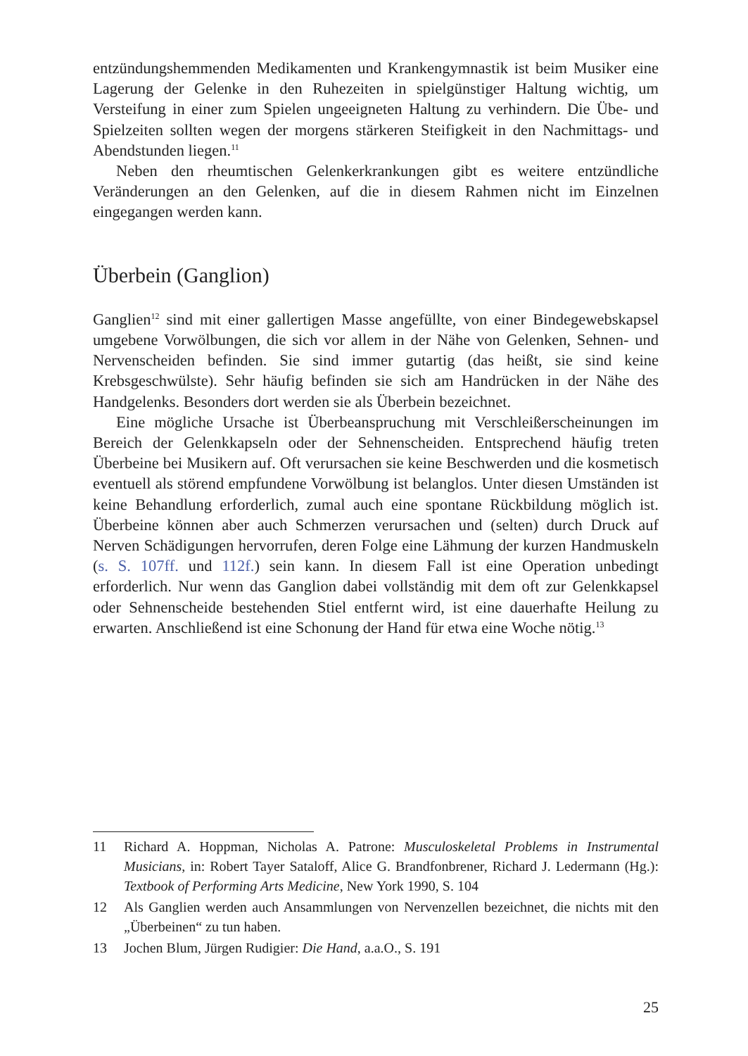entzündungshemmenden Medikamenten und Krankengymnastik ist beim Musiker eine Lagerung der Gelenke in den Ruhezeiten in spielgünstiger Haltung wichtig, um Versteifung in einer zum Spielen ungeeigneten Haltung zu verhindern. Die Übe- und Spielzeiten sollten wegen der morgens stärkeren Steifigkeit in den Nachmittags- und Abendstunden liegen.<sup>11</sup>
Neben den rheumtischen Gelenkerkrankungen gibt es weitere entzündliche Veränderungen an den Gelenken, auf die in diesem Rahmen nicht im Einzelnen eingegangen werden kann.
Überbein (Ganglion)
Ganglien<sup>12</sup> sind mit einer gallertigen Masse angefüllte, von einer Bindegewebskapsel umgebene Vorwölbungen, die sich vor allem in der Nähe von Gelenken, Sehnen- und Nervenscheiden befinden. Sie sind immer gutartig (das heißt, sie sind keine Krebsgeschwülste). Sehr häufig befinden sie sich am Handrücken in der Nähe des Handgelenks. Besonders dort werden sie als Überbein bezeichnet.
Eine mögliche Ursache ist Überbeanspruchung mit Verschleißerscheinungen im Bereich der Gelenkkapseln oder der Sehnenscheiden. Entsprechend häufig treten Überbeine bei Musikern auf. Oft verursachen sie keine Beschwerden und die kosmetisch eventuell als störend empfundene Vorwölbung ist belanglos. Unter diesen Umständen ist keine Behandlung erforderlich, zumal auch eine spontane Rückbildung möglich ist. Überbeine können aber auch Schmerzen verursachen und (selten) durch Druck auf Nerven Schädigungen hervorrufen, deren Folge eine Lähmung der kurzen Handmuskeln (s. S. 107ff. und 112f.) sein kann. In diesem Fall ist eine Operation unbedingt erforderlich. Nur wenn das Ganglion dabei vollständig mit dem oft zur Gelenkkapsel oder Sehnenscheide bestehenden Stiel entfernt wird, ist eine dauerhafte Heilung zu erwarten. Anschließend ist eine Schonung der Hand für etwa eine Woche nötig.<sup>13</sup>
11 Richard A. Hoppman, Nicholas A. Patrone: Musculoskeletal Problems in Instrumental Musicians, in: Robert Tayer Sataloff, Alice G. Brandfonbrener, Richard J. Ledermann (Hg.): Textbook of Performing Arts Medicine, New York 1990, S. 104
12 Als Ganglien werden auch Ansammlungen von Nervenzellen bezeichnet, die nichts mit den „Überbeinen“ zu tun haben.
13 Jochen Blum, Jürgen Rudigier: Die Hand, a.a.O., S. 191
25